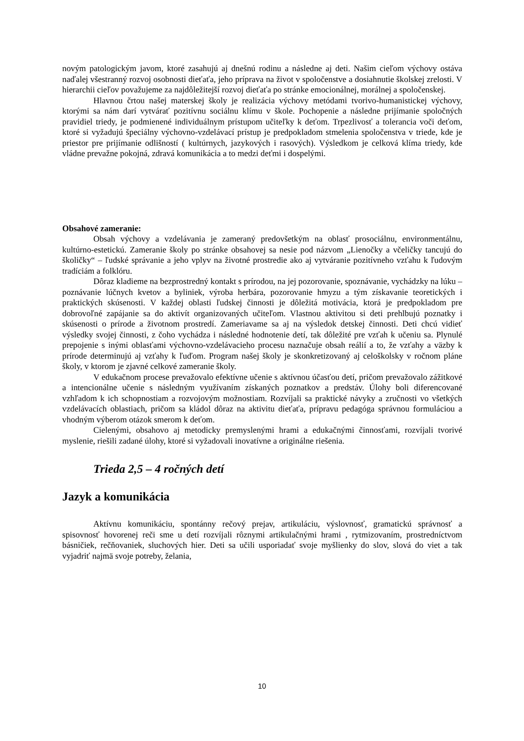novým patologickým javom, ktoré zasahujú aj dnešnú rodinu a následne aj deti. Našim cieľom výchovy ostáva naďalej všestranný rozvoj osobnosti dieťaťa, jeho príprava na život v spoločenstve a dosiahnutie školskej zrelosti. V hierarchii cieľov považujeme za najdôležitejší rozvoj dieťaťa po stránke emocionálnej, morálnej a spoločenskej.
Hlavnou črtou našej materskej školy je realizácia výchovy metódami tvorivo-humanistickej výchovy, ktorými sa nám darí vytvárať pozitívnu sociálnu klímu v škole. Pochopenie a následne prijímanie spoločných pravidiel triedy, je podmienené individuálnym prístupom učiteľky k deťom. Trpezlivosť a tolerancia voči deťom, ktoré si vyžadujú špeciálny výchovno-vzdelávací prístup je predpokladom stmelenia spoločenstva v triede, kde je priestor pre prijímanie odlišností ( kultúrnych, jazykových i rasových). Výsledkom je celková klíma triedy, kde vládne prevažne pokojná, zdravá komunikácia a to medzi deťmi i dospelými.
Obsahové zameranie:
Obsah výchovy a vzdelávania je zameraný predovšetkým na oblasť prosociálnu, environmentálnu, kultúrno-estetickú. Zameranie školy po stránke obsahovej sa nesie pod názvom „Lienočky a včeličky tancujú do školičky“ – ľudské správanie a jeho vplyv na životné prostredie ako aj vytváranie pozitívneho vzťahu k ľudovým tradíciám a folklóru.
Dôraz kladieme na bezprostredný kontakt s prírodou, na jej pozorovanie, spoznávanie, vychádzky na lúku – poznávanie lúčnych kvetov a byliniek, výroba herbára, pozorovanie hmyzu a tým získavanie teoretických i praktických skúsenosti. V každej oblasti ľudskej činnosti je dôležitá motivácia, ktorá je predpokladom pre dobrovoľné zapájanie sa do aktivít organizovaných učiteľom. Vlastnou aktivitou si deti prehlbujú poznatky i skúsenosti o prírode a životnom prostredí. Zameriavame sa aj na výsledok detskej činnosti. Deti chcú vidieť výsledky svojej činnosti, z čoho vychádza i následné hodnotenie detí, tak dôležité pre vzťah k učeniu sa. Plynulé prepojenie s inými oblasťami výchovno-vzdelávacieho procesu naznačuje obsah reálií a to, že vzťahy a väzby k prírode determinujú aj vzťahy k ľuďom. Program našej školy je skonkretizovaný aj celoškolsky v ročnom pláne školy, v ktorom je zjavné celkové zameranie školy.
V edukačnom procese prevažovalo efektívne učenie s aktívnou účasťou detí, pričom prevažovalo zážitkové a intencionálne učenie s následným využívaním získaných poznatkov a predstáv. Úlohy boli diferencované vzhľadom k ich schopnostiam a rozvojovým možnostiam. Rozvíjali sa praktické návyky a zručnosti vo všetkých vzdelávacích oblastiach, pričom sa kládol dôraz na aktivitu dieťaťa, prípravu pedagóga správnou formuláciou a vhodným výberom otázok smerom k deťom.
Cielenými, obsahovo aj metodicky premyslenými hrami a edukačnými činnosťami, rozvíjali tvorivé myslenie, riešili zadané úlohy, ktoré si vyžadovali inovatívne a originálne riešenia.
Trieda 2,5 – 4 ročných detí
Jazyk a komunikácia
Aktívnu komunikáciu, spontánny rečový prejav, artikuláciu, výslovnosť, gramatickú správnosť a spisovnosť hovorenej reči sme u detí rozvíjali rôznymi artikulačnými hrami , rytmizovaním, prostredníctvom básničiek, rečňovaniek, sluchových hier. Deti sa učili usporiadať svoje myšlienky do slov, slová do viet a tak vyjadriť najmä svoje potreby, želania,
10